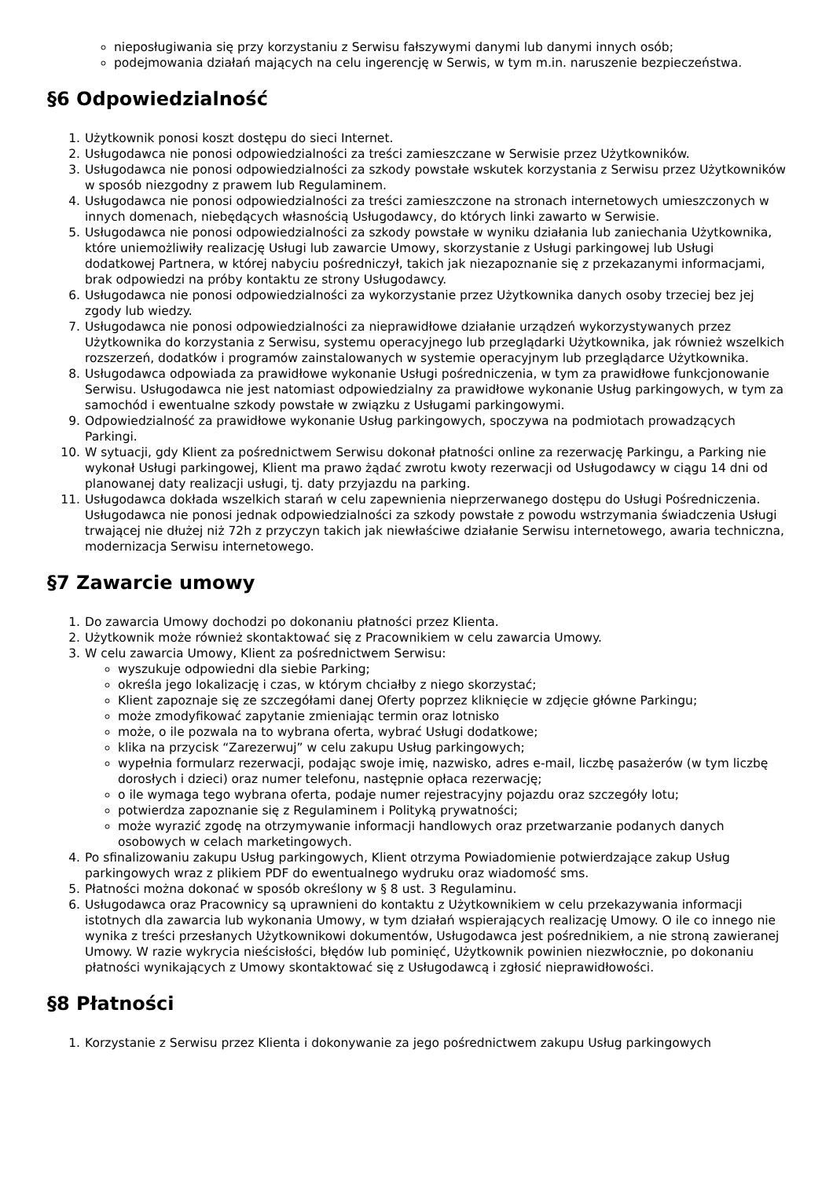nieposługiwania się przy korzystaniu z Serwisu fałszywymi danymi lub danymi innych osób;
podejmowania działań mających na celu ingerencję w Serwis, w tym m.in. naruszenie bezpieczeństwa.
§6 Odpowiedzialność
1. Użytkownik ponosi koszt dostępu do sieci Internet.
2. Usługodawca nie ponosi odpowiedzialności za treści zamieszczane w Serwisie przez Użytkowników.
3. Usługodawca nie ponosi odpowiedzialności za szkody powstałe wskutek korzystania z Serwisu przez Użytkowników w sposób niezgodny z prawem lub Regulaminem.
4. Usługodawca nie ponosi odpowiedzialności za treści zamieszczone na stronach internetowych umieszczonych w innych domenach, niebędących własnością Usługodawcy, do których linki zawarto w Serwisie.
5. Usługodawca nie ponosi odpowiedzialności za szkody powstałe w wyniku działania lub zaniechania Użytkownika, które uniemożliwiły realizację Usługi lub zawarcie Umowy, skorzystanie z Usługi parkingowej lub Usługi dodatkowej Partnera, w której nabyciu pośredniczył, takich jak niezapoznanie się z przekazanymi informacjami, brak odpowiedzi na próby kontaktu ze strony Usługodawcy.
6. Usługodawca nie ponosi odpowiedzialności za wykorzystanie przez Użytkownika danych osoby trzeciej bez jej zgody lub wiedzy.
7. Usługodawca nie ponosi odpowiedzialności za nieprawidłowe działanie urządzeń wykorzystywanych przez Użytkownika do korzystania z Serwisu, systemu operacyjnego lub przeglądarki Użytkownika, jak również wszelkich rozszerzeń, dodatków i programów zainstalowanych w systemie operacyjnym lub przeglądarce Użytkownika.
8. Usługodawca odpowiada za prawidłowe wykonanie Usługi pośredniczenia, w tym za prawidłowe funkcjonowanie Serwisu. Usługodawca nie jest natomiast odpowiedzialny za prawidłowe wykonanie Usług parkingowych, w tym za samochód i ewentualne szkody powstałe w związku z Usługami parkingowymi.
9. Odpowiedzialność za prawidłowe wykonanie Usług parkingowych, spoczywa na podmiotach prowadzących Parkingi.
10. W sytuacji, gdy Klient za pośrednictwem Serwisu dokonał płatności online za rezerwację Parkingu, a Parking nie wykonał Usługi parkingowej, Klient ma prawo żądać zwrotu kwoty rezerwacji od Usługodawcy w ciągu 14 dni od planowanej daty realizacji usługi, tj. daty przyjazdu na parking.
11. Usługodawca dokłada wszelkich starań w celu zapewnienia nieprzerwanego dostępu do Usługi Pośredniczenia. Usługodawca nie ponosi jednak odpowiedzialności za szkody powstałe z powodu wstrzymania świadczenia Usługi trwającej nie dłużej niż 72h z przyczyn takich jak niewłaściwe działanie Serwisu internetowego, awaria techniczna, modernizacja Serwisu internetowego.
§7 Zawarcie umowy
1. Do zawarcia Umowy dochodzi po dokonaniu płatności przez Klienta.
2. Użytkownik może również skontaktować się z Pracownikiem w celu zawarcia Umowy.
3. W celu zawarcia Umowy, Klient za pośrednictwem Serwisu:
wyszukuje odpowiedni dla siebie Parking;
określa jego lokalizację i czas, w którym chciałby z niego skorzystać;
Klient zapoznaje się ze szczegółami danej Oferty poprzez kliknięcie w zdjęcie główne Parkingu;
może zmodyfikować zapytanie zmieniając termin oraz lotnisko
może, o ile pozwala na to wybrana oferta, wybrać Usługi dodatkowe;
klika na przycisk “Zarezerwuj” w celu zakupu Usług parkingowych;
wypełnia formularz rezerwacji, podając swoje imię, nazwisko, adres e-mail, liczbę pasażerów (w tym liczbę dorosłych i dzieci) oraz numer telefonu, następnie opłaca rezerwację;
o ile wymaga tego wybrana oferta, podaje numer rejestracyjny pojazdu oraz szczegóły lotu;
potwierdza zapoznanie się z Regulaminem i Polityką prywatności;
może wyrazić zgodę na otrzymywanie informacji handlowych oraz przetwarzanie podanych danych osobowych w celach marketingowych.
4. Po sfinalizowaniu zakupu Usług parkingowych, Klient otrzyma Powiadomienie potwierdzające zakup Usług parkingowych wraz z plikiem PDF do ewentualnego wydruku oraz wiadomość sms.
5. Płatności można dokonać w sposób określony w § 8 ust. 3 Regulaminu.
6. Usługodawca oraz Pracownicy są uprawnieni do kontaktu z Użytkownikiem w celu przekazywania informacji istotnych dla zawarcia lub wykonania Umowy, w tym działań wspierających realizację Umowy. O ile co innego nie wynika z treści przesłanych Użytkownikowi dokumentów, Usługodawca jest pośrednikiem, a nie stroną zawieranej Umowy. W razie wykrycia nieścisłości, błędów lub pominięć, Użytkownik powinien niezwłocznie, po dokonaniu płatności wynikających z Umowy skontaktować się z Usługodawcą i zgłosić nieprawidłowości.
§8 Płatności
1. Korzystanie z Serwisu przez Klienta i dokonywanie za jego pośrednictwem zakupu Usług parkingowych